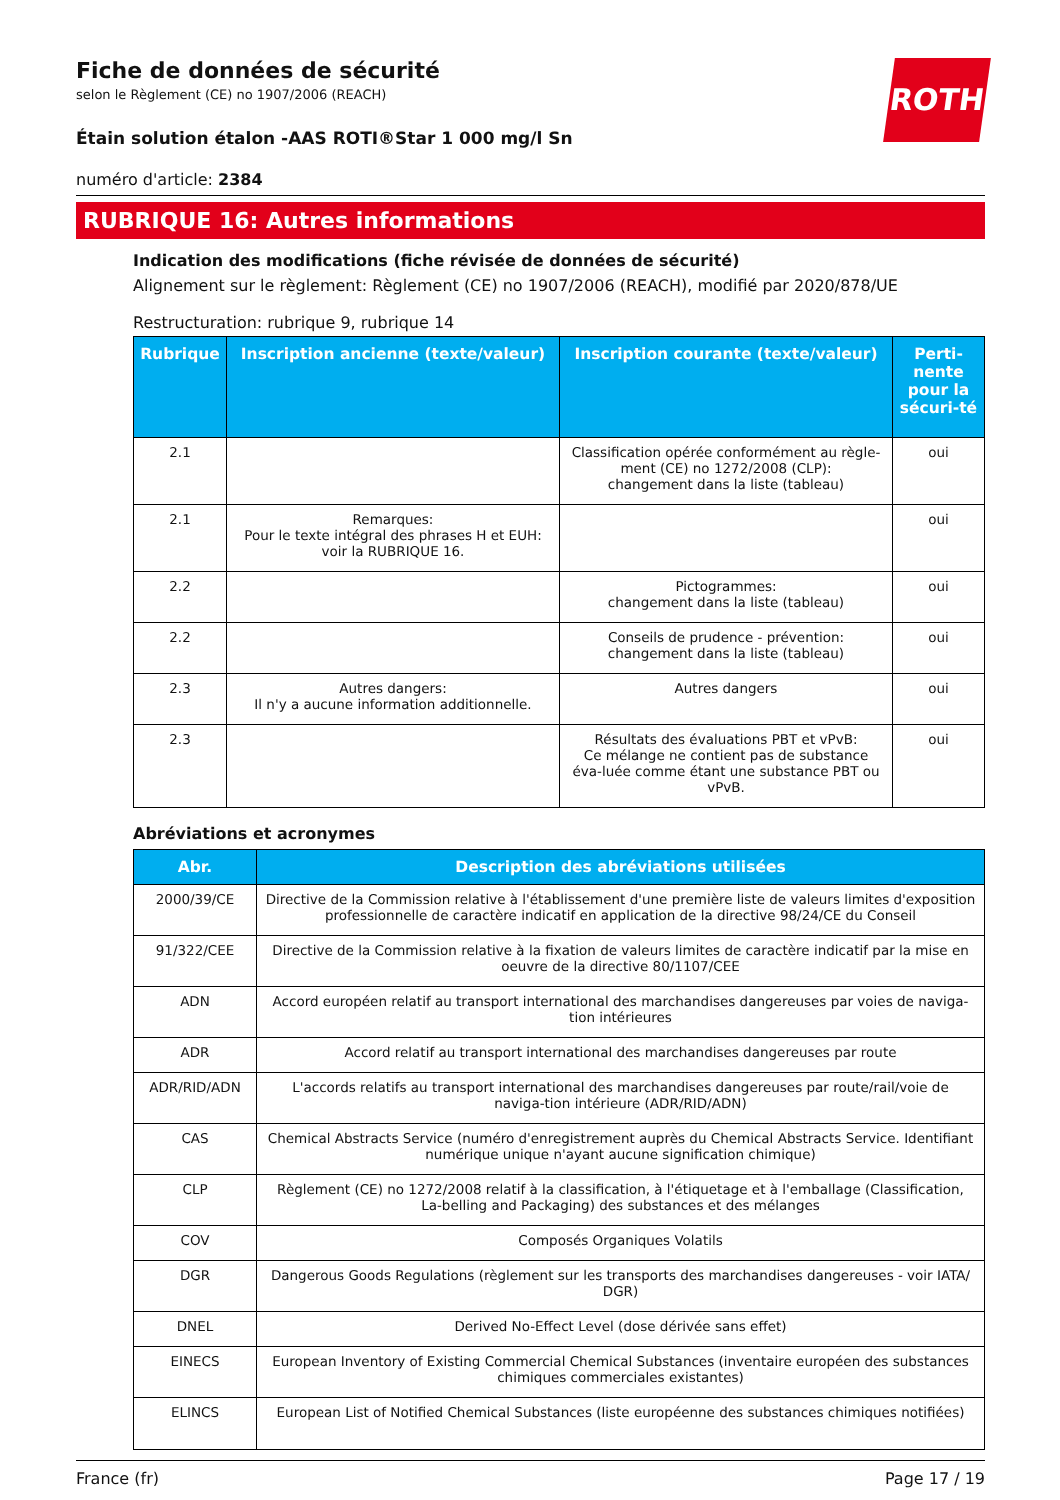ROTH
Fiche de données de sécurité
selon le Règlement (CE) no 1907/2006 (REACH)
Étain solution étalon -AAS ROTI®Star 1 000 mg/l Sn
numéro d'article: 2384
RUBRIQUE 16: Autres informations
Indication des modifications (fiche révisée de données de sécurité)
Alignement sur le règlement: Règlement (CE) no 1907/2006 (REACH), modifié par 2020/878/UE
Restructuration: rubrique 9, rubrique 14
| Rubrique | Inscription ancienne (texte/valeur) | Inscription courante (texte/valeur) | Perti-nente pour la sécuri-té |
| --- | --- | --- | --- |
| 2.1 | | Classification opérée conformément au règle-ment (CE) no 1272/2008 (CLP): changement dans la liste (tableau) | oui |
| 2.1 | Remarques: Pour le texte intégral des phrases H et EUH: voir la RUBRIQUE 16. | | oui |
| 2.2 | | Pictogrammes: changement dans la liste (tableau) | oui |
| 2.2 | | Conseils de prudence - prévention: changement dans la liste (tableau) | oui |
| 2.3 | Autres dangers: Il n'y a aucune information additionnelle. | Autres dangers | oui |
| 2.3 | | Résultats des évaluations PBT et vPvB: Ce mélange ne contient pas de substance éva-luée comme étant une substance PBT ou vPvB. | oui |
Abréviations et acronymes
| Abr. | Description des abréviations utilisées |
| --- | --- |
| 2000/39/CE | Directive de la Commission relative à l'établissement d'une première liste de valeurs limites d'exposition professionnelle de caractère indicatif en application de la directive 98/24/CE du Conseil |
| 91/322/CEE | Directive de la Commission relative à la fixation de valeurs limites de caractère indicatif par la mise en oeuvre de la directive 80/1107/CEE |
| ADN | Accord européen relatif au transport international des marchandises dangereuses par voies de naviga-tion intérieures |
| ADR | Accord relatif au transport international des marchandises dangereuses par route |
| ADR/RID/ADN | L'accords relatifs au transport international des marchandises dangereuses par route/rail/voie de naviga-tion intérieure (ADR/RID/ADN) |
| CAS | Chemical Abstracts Service (numéro d'enregistrement auprès du Chemical Abstracts Service. Identifiant numérique unique n'ayant aucune signification chimique) |
| CLP | Règlement (CE) no 1272/2008 relatif à la classification, à l'étiquetage et à l'emballage (Classification, La-belling and Packaging) des substances et des mélanges |
| COV | Composés Organiques Volatils |
| DGR | Dangerous Goods Regulations (règlement sur les transports des marchandises dangereuses - voir IATA/ DGR) |
| DNEL | Derived No-Effect Level (dose dérivée sans effet) |
| EINECS | European Inventory of Existing Commercial Chemical Substances (inventaire européen des substances chimiques commerciales existantes) |
| ELINCS | European List of Notified Chemical Substances (liste européenne des substances chimiques notifiées) |
France (fr) Page 17 / 19